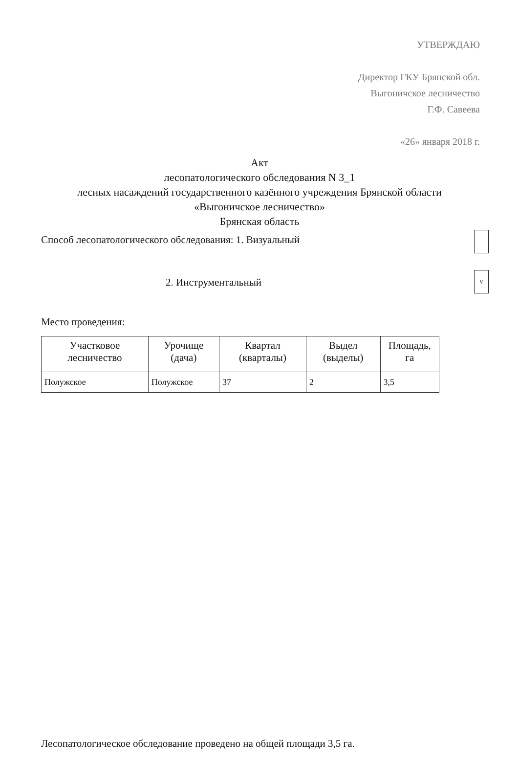УТВЕРЖДАЮ
Директор ГКУ Брянской обл.
Выгоничское лесничество
Г.Ф. Савеева
«26» января 2018 г.
Акт
лесопатологического обследования N 3_1
лесных насаждений государственного казённого учреждения Брянской области
«Выгоничское лесничество»
Брянская область
V
Способ лесопатологического обследования: 1. Визуальный
2. Инструментальный
Место проведения:
| Участковое лесничество | Урочище (дача) | Квартал (кварталы) | Выдел (выделы) | Площадь, га |
| --- | --- | --- | --- | --- |
| Полужское | Полужское | 37 | 2 | 3,5 |
Лесопатологическое обследование проведено на общей площади 3,5 га.